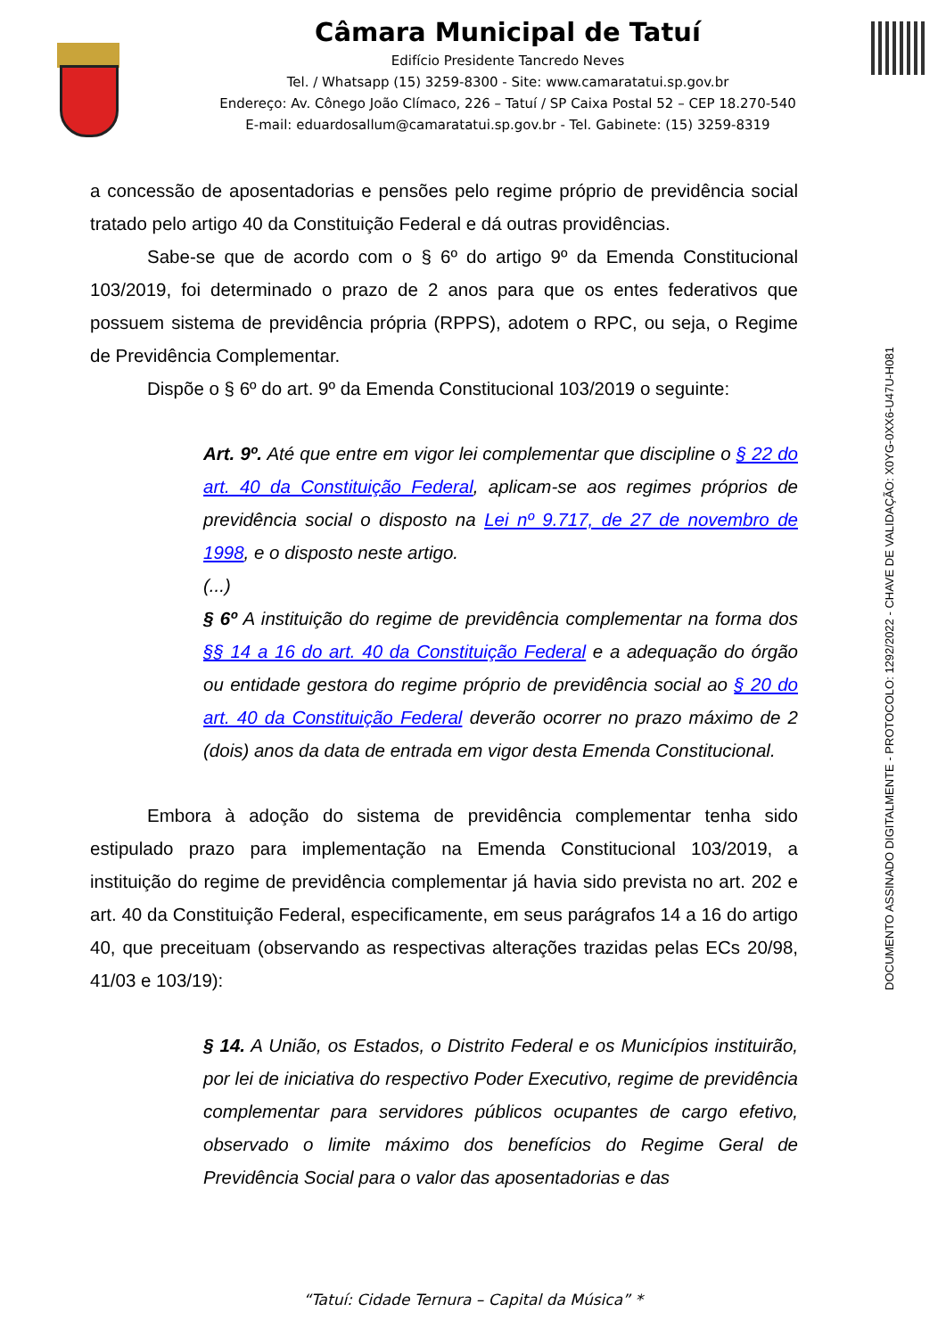Câmara Municipal de Tatuí
Edifício Presidente Tancredo Neves
Tel. / Whatsapp (15) 3259-8300 - Site: www.camaratatui.sp.gov.br
Endereço: Av. Cônego João Clímaco, 226 – Tatuí / SP Caixa Postal 52 – CEP 18.270-540
E-mail: eduardosallum@camaratatui.sp.gov.br - Tel. Gabinete: (15) 3259-8319
a concessão de aposentadorias e pensões pelo regime próprio de previdência social tratado pelo artigo 40 da Constituição Federal e dá outras providências.
Sabe-se que de acordo com o § 6º do artigo 9º da Emenda Constitucional 103/2019, foi determinado o prazo de 2 anos para que os entes federativos que possuem sistema de previdência própria (RPPS), adotem o RPC, ou seja, o Regime de Previdência Complementar.
Dispõe o § 6º do art. 9º da Emenda Constitucional 103/2019 o seguinte:
Art. 9º. Até que entre em vigor lei complementar que discipline o § 22 do art. 40 da Constituição Federal, aplicam-se aos regimes próprios de previdência social o disposto na Lei nº 9.717, de 27 de novembro de 1998, e o disposto neste artigo.
(...)
§ 6º A instituição do regime de previdência complementar na forma dos §§ 14 a 16 do art. 40 da Constituição Federal e a adequação do órgão ou entidade gestora do regime próprio de previdência social ao § 20 do art. 40 da Constituição Federal deverão ocorrer no prazo máximo de 2 (dois) anos da data de entrada em vigor desta Emenda Constitucional.
Embora à adoção do sistema de previdência complementar tenha sido estipulado prazo para implementação na Emenda Constitucional 103/2019, a instituição do regime de previdência complementar já havia sido prevista no art. 202 e art. 40 da Constituição Federal, especificamente, em seus parágrafos 14 a 16 do artigo 40, que preceituam (observando as respectivas alterações trazidas pelas ECs 20/98, 41/03 e 103/19):
§ 14. A União, os Estados, o Distrito Federal e os Municípios instituirão, por lei de iniciativa do respectivo Poder Executivo, regime de previdência complementar para servidores públicos ocupantes de cargo efetivo, observado o limite máximo dos benefícios do Regime Geral de Previdência Social para o valor das aposentadorias e das
DOCUMENTO ASSINADO DIGITALMENTE - PROTOCOLO: 1292/2022 - CHAVE DE VALIDAÇÃO: X0YG-0XX6-U47U-H081
“Tatuí: Cidade Ternura – Capital da Música” *